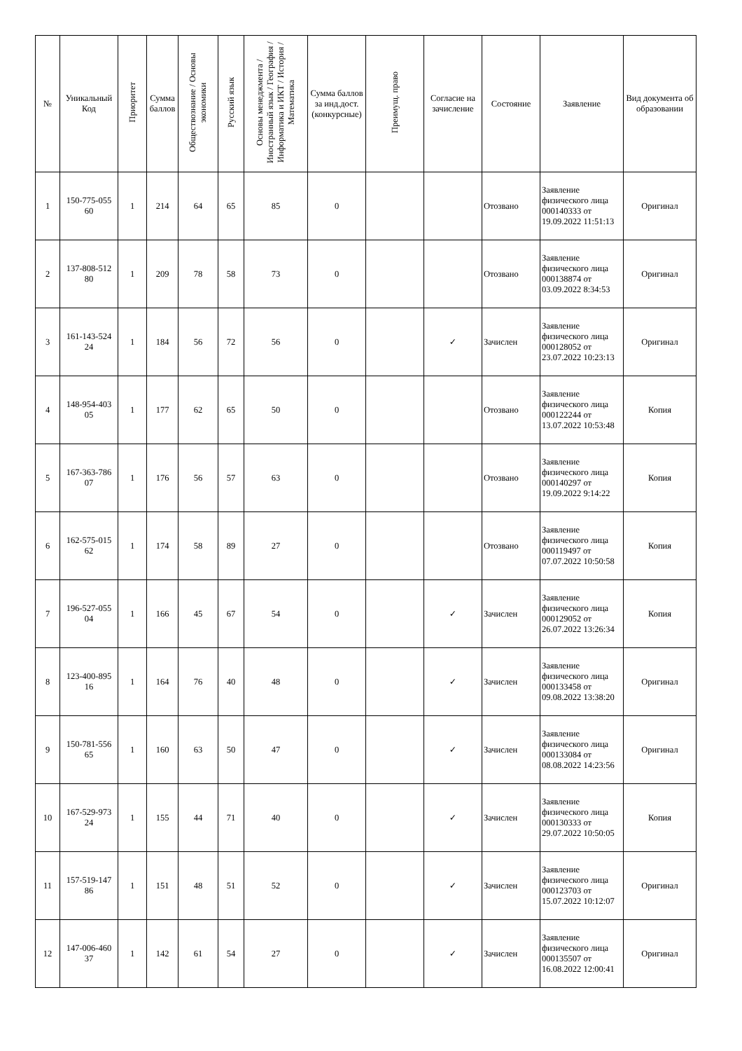| № | Уникальный Код | Приоритет | Сумма баллов | Обществознание / Основы экономики | Русский язык | Основы менеджмента / Иностранный язык / География / Информатика и ИКТ / История / Математика | Сумма баллов за инд.дост.(конкурсные) | Преимущ. право | Согласие на зачисление | Состояние | Заявление | Вид документа об образовании |
| --- | --- | --- | --- | --- | --- | --- | --- | --- | --- | --- | --- | --- |
| 1 | 150-775-055 60 | 1 | 214 | 64 | 65 | 85 | 0 | | | Отозвано | Заявление физического лица 000140333 от 19.09.2022 11:51:13 | Оригинал |
| 2 | 137-808-512 80 | 1 | 209 | 78 | 58 | 73 | 0 | | | Отозвано | Заявление физического лица 000138874 от 03.09.2022 8:34:53 | Оригинал |
| 3 | 161-143-524 24 | 1 | 184 | 56 | 72 | 56 | 0 | | ✓ | Зачислен | Заявление физического лица 000128052 от 23.07.2022 10:23:13 | Оригинал |
| 4 | 148-954-403 05 | 1 | 177 | 62 | 65 | 50 | 0 | | | Отозвано | Заявление физического лица 000122244 от 13.07.2022 10:53:48 | Копия |
| 5 | 167-363-786 07 | 1 | 176 | 56 | 57 | 63 | 0 | | | Отозвано | Заявление физического лица 000140297 от 19.09.2022 9:14:22 | Копия |
| 6 | 162-575-015 62 | 1 | 174 | 58 | 89 | 27 | 0 | | | Отозвано | Заявление физического лица 000119497 от 07.07.2022 10:50:58 | Копия |
| 7 | 196-527-055 04 | 1 | 166 | 45 | 67 | 54 | 0 | | ✓ | Зачислен | Заявление физического лица 000129052 от 26.07.2022 13:26:34 | Копия |
| 8 | 123-400-895 16 | 1 | 164 | 76 | 40 | 48 | 0 | | ✓ | Зачислен | Заявление физического лица 000133458 от 09.08.2022 13:38:20 | Оригинал |
| 9 | 150-781-556 65 | 1 | 160 | 63 | 50 | 47 | 0 | | ✓ | Зачислен | Заявление физического лица 000133084 от 08.08.2022 14:23:56 | Оригинал |
| 10 | 167-529-973 24 | 1 | 155 | 44 | 71 | 40 | 0 | | ✓ | Зачислен | Заявление физического лица 000130333 от 29.07.2022 10:50:05 | Копия |
| 11 | 157-519-147 86 | 1 | 151 | 48 | 51 | 52 | 0 | | ✓ | Зачислен | Заявление физического лица 000123703 от 15.07.2022 10:12:07 | Оригинал |
| 12 | 147-006-460 37 | 1 | 142 | 61 | 54 | 27 | 0 | | ✓ | Зачислен | Заявление физического лица 000135507 от 16.08.2022 12:00:41 | Оригинал |